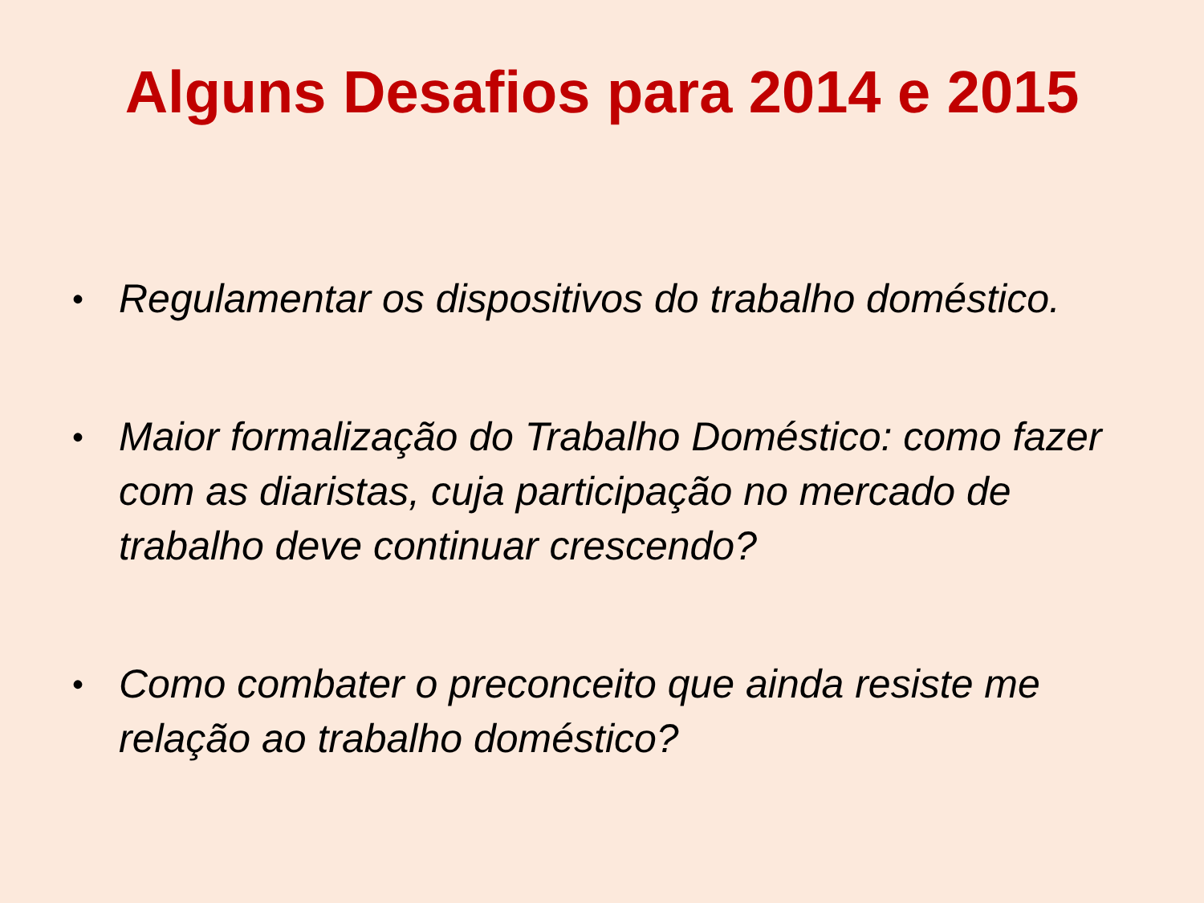Alguns Desafios para 2014 e 2015
• Regulamentar os dispositivos do trabalho doméstico.
• Maior formalização do Trabalho Doméstico: como fazer com as diaristas, cuja participação no mercado de trabalho deve continuar crescendo?
• Como combater o preconceito que ainda resiste me relação ao trabalho doméstico?